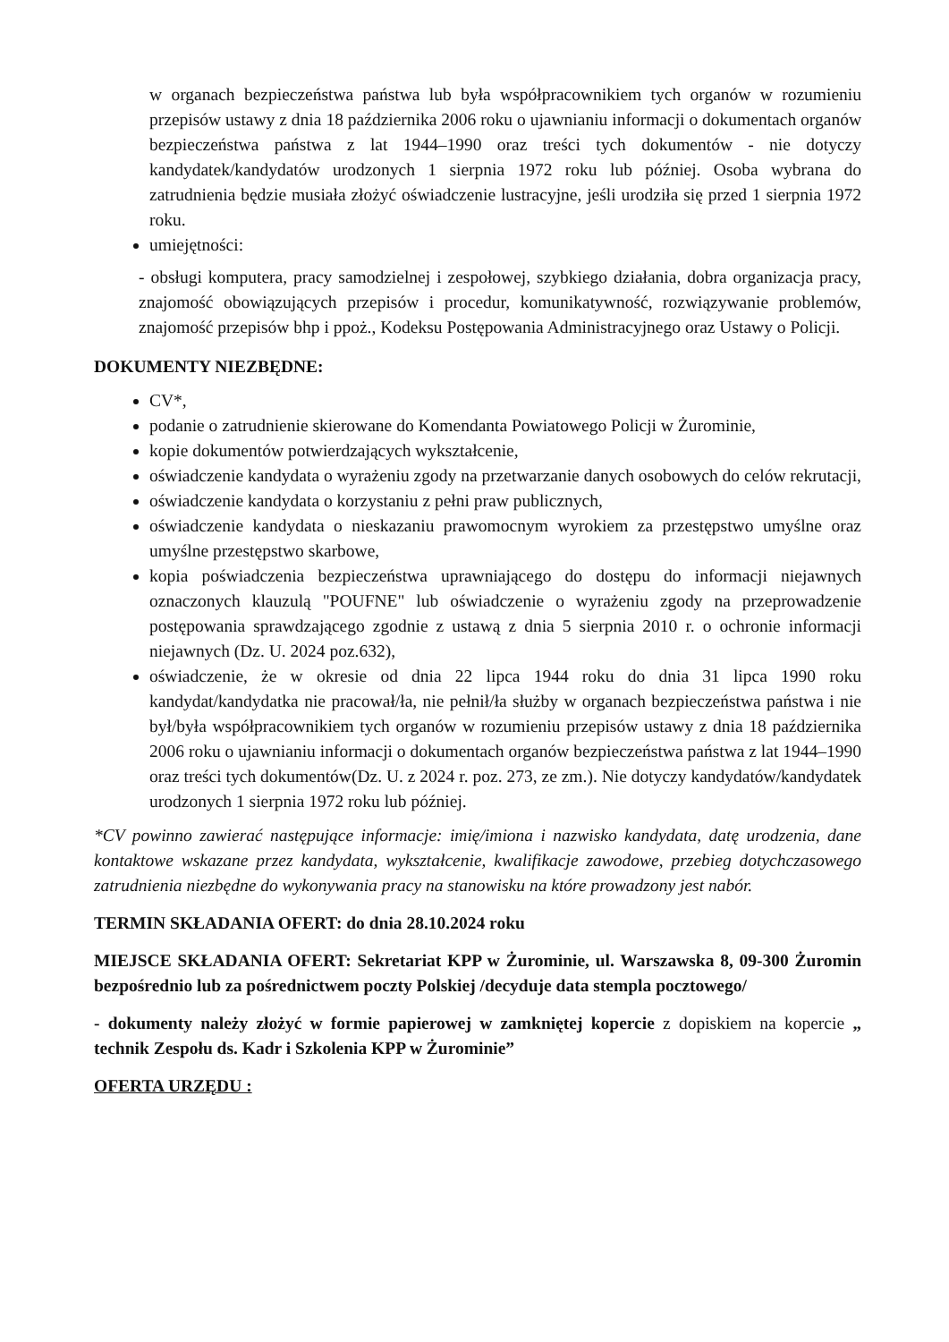w organach bezpieczeństwa państwa lub była współpracownikiem tych organów w rozumieniu przepisów ustawy z dnia 18 października 2006 roku o ujawnianiu informacji o dokumentach organów bezpieczeństwa państwa z lat 1944–1990 oraz treści tych dokumentów - nie dotyczy kandydatek/kandydatów urodzonych 1 sierpnia 1972 roku lub później. Osoba wybrana do zatrudnienia będzie musiała złożyć oświadczenie lustracyjne, jeśli urodziła się przed 1 sierpnia 1972 roku.
umiejętności:
- obsługi komputera, pracy samodzielnej i zespołowej, szybkiego działania, dobra organizacja pracy, znajomość obowiązujących przepisów i procedur, komunikatywność, rozwiązywanie problemów, znajomość przepisów bhp i ppoż., Kodeksu Postępowania Administracyjnego oraz Ustawy o Policji.
DOKUMENTY NIEZBĘDNE:
CV*,
podanie o zatrudnienie skierowane do Komendanta Powiatowego Policji w Żurominie,
kopie dokumentów potwierdzających wykształcenie,
oświadczenie kandydata o wyrażeniu zgody na przetwarzanie danych osobowych do celów rekrutacji,
oświadczenie kandydata o korzystaniu z pełni praw publicznych,
oświadczenie kandydata o nieskazaniu prawomocnym wyrokiem za przestępstwo umyślne oraz umyślne przestępstwo skarbowe,
kopia poświadczenia bezpieczeństwa uprawniającego do dostępu do informacji niejawnych oznaczonych klauzulą "POUFNE" lub oświadczenie o wyrażeniu zgody na przeprowadzenie postępowania sprawdzającego zgodnie z ustawą z dnia 5 sierpnia 2010 r. o ochronie informacji niejawnych (Dz. U. 2024 poz.632),
oświadczenie, że w okresie od dnia 22 lipca 1944 roku do dnia 31 lipca 1990 roku kandydat/kandydatka nie pracował/ła, nie pełnił/ła służby w organach bezpieczeństwa państwa i nie był/była współpracownikiem tych organów w rozumieniu przepisów ustawy z dnia 18 października 2006 roku o ujawnianiu informacji o dokumentach organów bezpieczeństwa państwa z lat 1944–1990 oraz treści tych dokumentów(Dz. U. z 2024 r. poz. 273, ze zm.). Nie dotyczy kandydatów/kandydatek urodzonych 1 sierpnia 1972 roku lub później.
*CV powinno zawierać następujące informacje: imię/imiona i nazwisko kandydata, datę urodzenia, dane kontaktowe wskazane przez kandydata, wykształcenie, kwalifikacje zawodowe, przebieg dotychczasowego zatrudnienia niezbędne do wykonywania pracy na stanowisku na które prowadzony jest nabór.
TERMIN SKŁADANIA OFERT: do dnia 28.10.2024 roku
MIEJSCE SKŁADANIA OFERT: Sekretariat KPP w Żurominie, ul. Warszawska 8, 09-300 Żuromin bezpośrednio lub za pośrednictwem poczty Polskiej /decyduje data stempla pocztowego/
- dokumenty należy złożyć w formie papierowej w zamkniętej kopercie z dopiskiem na kopercie „ technik Zespołu ds. Kadr i Szkolenia KPP w Żurominie”
OFERTA URZĘDU :